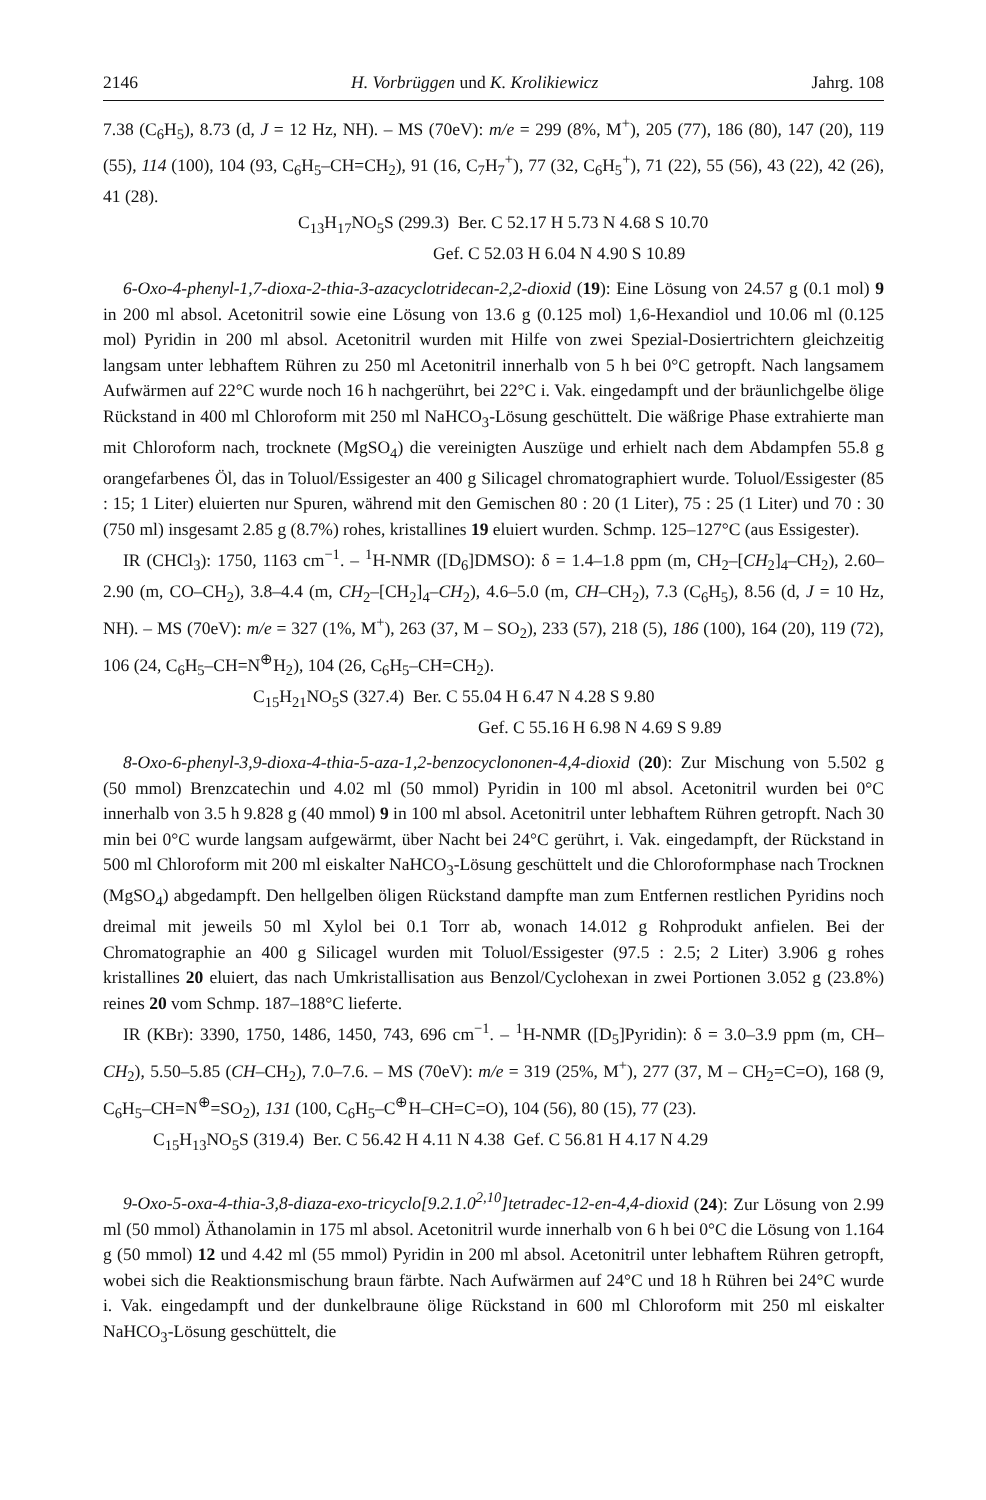2146 H. Vorbrüggen und K. Krolikiewicz Jahrg. 108
7.38 (C<sub>6</sub>H<sub>5</sub>), 8.73 (d, J = 12 Hz, NH). – MS (70eV): m/e = 299 (8%, M<sup>+</sup>), 205 (77), 186 (80), 147 (20), 119 (55), 114 (100), 104 (93, C<sub>6</sub>H<sub>5</sub>–CH=CH<sub>2</sub>), 91 (16, C<sub>7</sub>H<sub>7</sub><sup>+</sup>), 77 (32, C<sub>6</sub>H<sub>5</sub><sup>+</sup>), 71 (22), 55 (56), 43 (22), 42 (26), 41 (28).
C<sub>13</sub>H<sub>17</sub>NO<sub>5</sub>S (299.3) Ber. C 52.17 H 5.73 N 4.68 S 10.70
Gef. C 52.03 H 6.04 N 4.90 S 10.89
6-Oxo-4-phenyl-1,7-dioxa-2-thia-3-azacyclotridecan-2,2-dioxid (19): Eine Lösung von 24.57 g (0.1 mol) 9 in 200 ml absol. Acetonitril sowie eine Lösung von 13.6 g (0.125 mol) 1,6-Hexandiol und 10.06 ml (0.125 mol) Pyridin in 200 ml absol. Acetonitril wurden mit Hilfe von zwei Spezial-Dosiertrichtern gleichzeitig langsam unter lebhaftem Rühren zu 250 ml Acetonitril innerhalb von 5 h bei 0°C getropft. Nach langsamem Aufwärmen auf 22°C wurde noch 16 h nachgerührt, bei 22°C i. Vak. eingedampft und der bräunlichgelbe ölige Rückstand in 400 ml Chloroform mit 250 ml NaHCO<sub>3</sub>-Lösung geschüttelt. Die wäßrige Phase extrahierte man mit Chloroform nach, trocknete (MgSO<sub>4</sub>) die vereinigten Auszüge und erhielt nach dem Abdampfen 55.8 g orangefarbenes Öl, das in Toluol/Essigester an 400 g Silicagel chromatographiert wurde. Toluol/Essigester (85 : 15; 1 Liter) eluierten nur Spuren, während mit den Gemischen 80 : 20 (1 Liter), 75 : 25 (1 Liter) und 70 : 30 (750 ml) insgesamt 2.85 g (8.7%) rohes, kristallines 19 eluiert wurden. Schmp. 125–127°C (aus Essigester).
IR (CHCl<sub>3</sub>): 1750, 1163 cm<sup>−1</sup>. – <sup>1</sup>H-NMR ([D<sub>6</sub>]DMSO): δ = 1.4–1.8 ppm (m, CH<sub>2</sub>–[CH<sub>2</sub>]<sub>4</sub>–CH<sub>2</sub>), 2.60–2.90 (m, CO–CH<sub>2</sub>), 3.8–4.4 (m, CH<sub>2</sub>–[CH<sub>2</sub>]<sub>4</sub>–CH<sub>2</sub>), 4.6–5.0 (m, CH–CH<sub>2</sub>), 7.3 (C<sub>6</sub>H<sub>5</sub>), 8.56 (d, J = 10 Hz, NH). – MS (70eV): m/e = 327 (1%, M<sup>+</sup>), 263 (37, M – SO<sub>2</sub>), 233 (57), 218 (5), 186 (100), 164 (20), 119 (72), 106 (24, C<sub>6</sub>H<sub>5</sub>–CH=N<sup>⊕</sup>H<sub>2</sub>), 104 (26, C<sub>6</sub>H<sub>5</sub>–CH=CH<sub>2</sub>).
C<sub>15</sub>H<sub>21</sub>NO<sub>5</sub>S (327.4) Ber. C 55.04 H 6.47 N 4.28 S 9.80
Gef. C 55.16 H 6.98 N 4.69 S 9.89
8-Oxo-6-phenyl-3,9-dioxa-4-thia-5-aza-1,2-benzocyclononen-4,4-dioxid (20): Zur Mischung von 5.502 g (50 mmol) Brenzcatechin und 4.02 ml (50 mmol) Pyridin in 100 ml absol. Acetonitril wurden bei 0°C innerhalb von 3.5 h 9.828 g (40 mmol) 9 in 100 ml absol. Acetonitril unter lebhaftem Rühren getropft. Nach 30 min bei 0°C wurde langsam aufgewärmt, über Nacht bei 24°C gerührt, i. Vak. eingedampft, der Rückstand in 500 ml Chloroform mit 200 ml eiskalter NaHCO<sub>3</sub>-Lösung geschüttelt und die Chloroformphase nach Trocknen (MgSO<sub>4</sub>) abgedampft. Den hellgelben öligen Rückstand dampfte man zum Entfernen restlichen Pyridins noch dreimal mit jeweils 50 ml Xylol bei 0.1 Torr ab, wonach 14.012 g Rohprodukt anfielen. Bei der Chromatographie an 400 g Silicagel wurden mit Toluol/Essigester (97.5 : 2.5; 2 Liter) 3.906 g rohes kristallines 20 eluiert, das nach Umkristallisation aus Benzol/Cyclohexan in zwei Portionen 3.052 g (23.8%) reines 20 vom Schmp. 187–188°C lieferte.
IR (KBr): 3390, 1750, 1486, 1450, 743, 696 cm<sup>−1</sup>. – <sup>1</sup>H-NMR ([D<sub>5</sub>]Pyridin): δ = 3.0–3.9 ppm (m, CH–CH<sub>2</sub>), 5.50–5.85 (CH–CH<sub>2</sub>), 7.0–7.6. – MS (70eV): m/e = 319 (25%, M<sup>+</sup>), 277 (37, M – CH<sub>2</sub>=C=O), 168 (9, C<sub>6</sub>H<sub>5</sub>–CH=N<sup>⊕</sup>=SO<sub>2</sub>), 131 (100, C<sub>6</sub>H<sub>5</sub>–C<sup>⊕</sup>H–CH=C=O), 104 (56), 80 (15), 77 (23).
C<sub>15</sub>H<sub>13</sub>NO<sub>5</sub>S (319.4) Ber. C 56.42 H 4.11 N 4.38 Gef. C 56.81 H 4.17 N 4.29
9-Oxo-5-oxa-4-thia-3,8-diaza-exo-tricyclo[9.2.1.0<sup>2,10</sup>]tetradec-12-en-4,4-dioxid (24): Zur Lösung von 2.99 ml (50 mmol) Äthanolamin in 175 ml absol. Acetonitril wurde innerhalb von 6 h bei 0°C die Lösung von 1.164 g (50 mmol) 12 und 4.42 ml (55 mmol) Pyridin in 200 ml absol. Acetonitril unter lebhaftem Rühren getropft, wobei sich die Reaktionsmischung braun färbte. Nach Aufwärmen auf 24°C und 18 h Rühren bei 24°C wurde i. Vak. eingedampft und der dunkelbraune ölige Rückstand in 600 ml Chloroform mit 250 ml eiskalter NaHCO<sub>3</sub>-Lösung geschüttelt, die